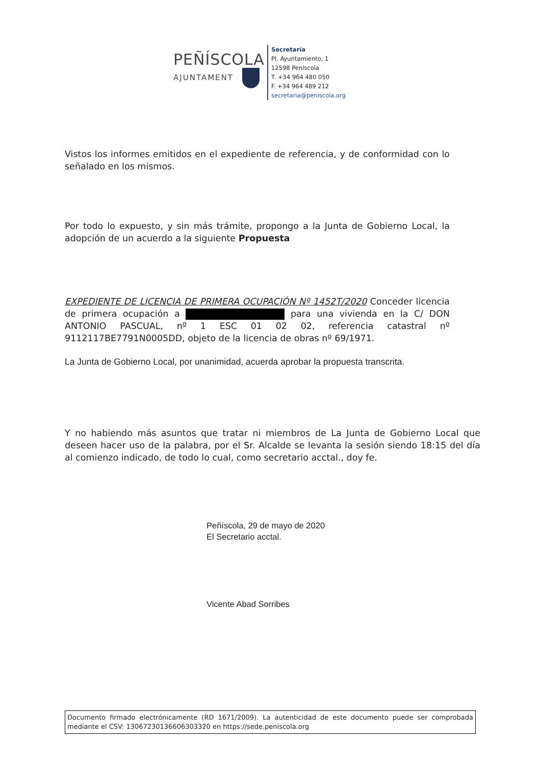PEÑÍSCOLA
AJUNTAMENT
Secretaría
Pl. Ayuntamiento, 1
12598 Peníscola
T. +34 964 480 050
F. +34 964 489 212
secretaria@peniscola.org
Vistos los informes emitidos en el expediente de referencia, y de conformidad con lo señalado en los mismos.
Por todo lo expuesto, y sin más trámite, propongo a la Junta de Gobierno Local, la adopción de un acuerdo a la siguiente Propuesta
EXPEDIENTE DE LICENCIA DE PRIMERA OCUPACIÓN Nº 1452T/2020 Conceder licencia de primera ocupación a para una vivienda en la C/ DON ANTONIO PASCUAL, nº 1 ESC 01 02 02, referencia catastral nº 9112117BE7791N0005DD, objeto de la licencia de obras nº 69/1971.
La Junta de Gobierno Local, por unanimidad, acuerda aprobar la propuesta transcrita.
Y no habiendo más asuntos que tratar ni miembros de La Junta de Gobierno Local que deseen hacer uso de la palabra, por el Sr. Alcalde se levanta la sesión siendo 18:15 del día al comienzo indicado, de todo lo cual, como secretario acctal., doy fe.
Peñíscola, 29 de mayo de 2020
El Secretario acctal.
Vicente Abad Sorribes
Documento firmado electrónicamente (RD 1671/2009). La autenticidad de este documento puede ser comprobada mediante el CSV: 13067230136606303320 en https://sede.peniscola.org